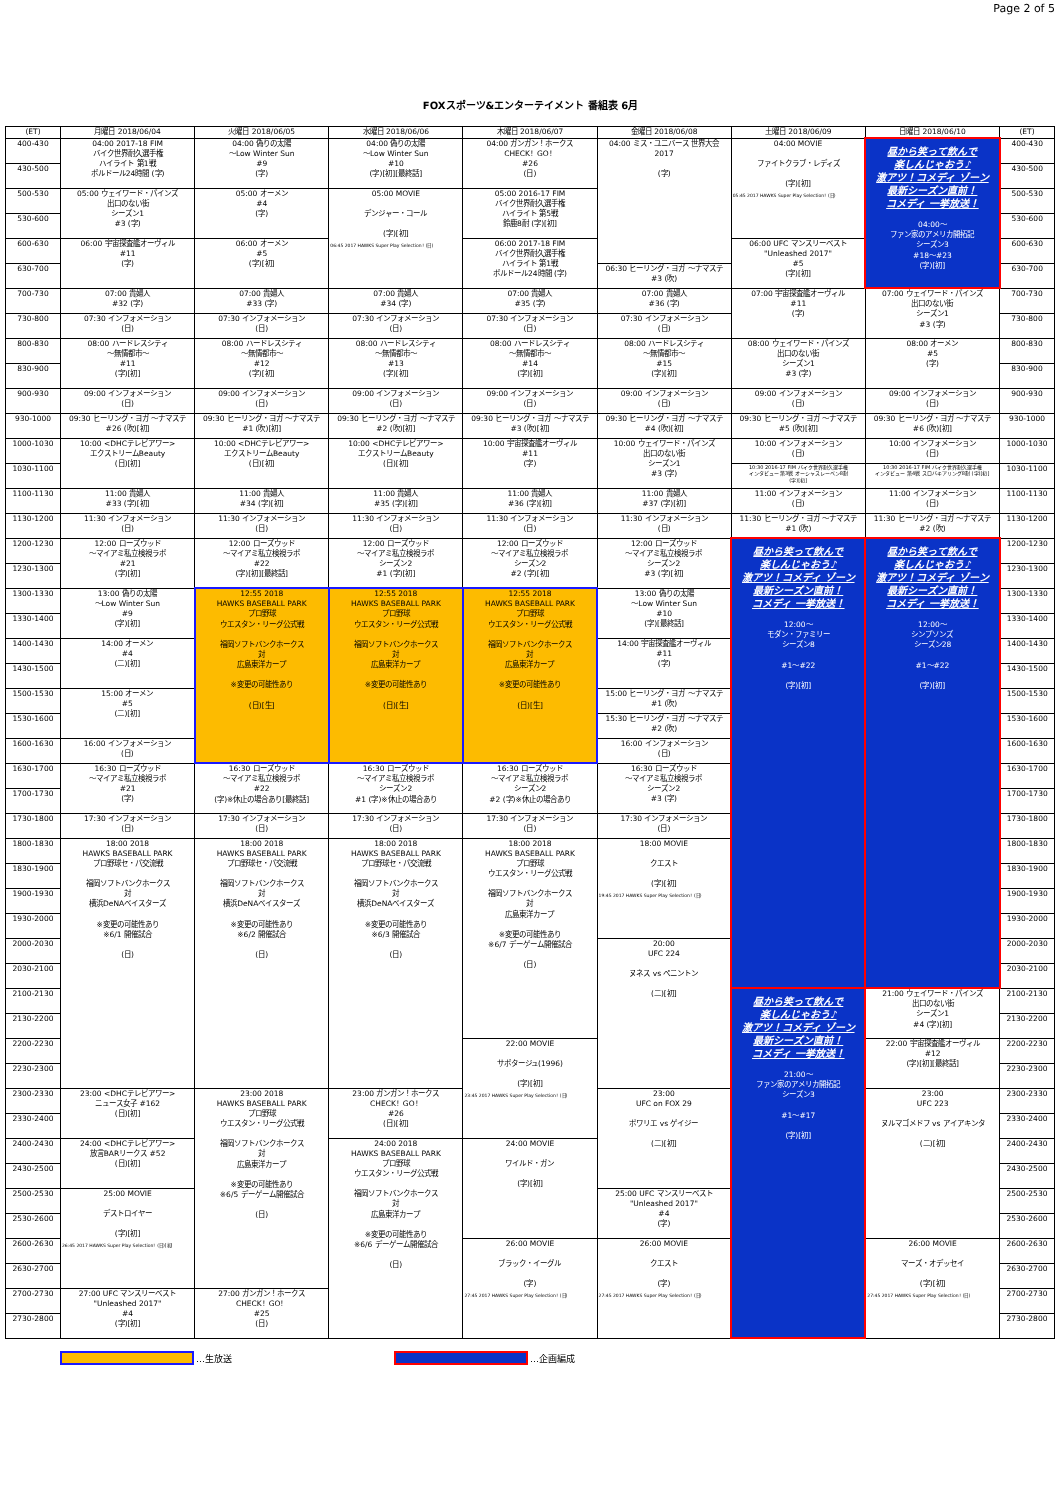Page 2 of 5
FOXスポーツ&エンターテイメント 番組表 6月
| (ET) | 月曜日 2018/06/04 | 火曜日 2018/06/05 | 水曜日 2018/06/06 | 木曜日 2018/06/07 | 金曜日 2018/06/08 | 土曜日 2018/06/09 | 日曜日 2018/06/10 | (ET) |
| --- | --- | --- | --- | --- | --- | --- | --- | --- |
| 400-430 | 04:00 2017-18 FIM バイク世界耐久選手権 ハイライト 第1戦 ボルドール24時間 (字) | 04:00 偽りの太陽 ～Low Winter Sun #9 (字) | 04:00 偽りの太陽 ～Low Winter Sun #10 (字)[初][最終話] | 04:00 ガンガン！ホークス CHECK！GO！ #26 (日) | 04:00 ミス・ユニバース 世界大会 2017 (字) | 04:00 MOVIE ファイトクラブ・レディズ (字)[初] 05:45 2017 HAWKS Super Play Selection！(日) | 昼から笑って飲んで 楽しんじゃおう♪ 激アツ！コメディ ゾーン 最新シーズン直前！ コメディ 一挙放送！ 04:00～ ファン家のアメリカ開拓記 シーズン3 #18～#23 (字)[初] | 400-430 |
| 430-500 | | | | | | | | 430-500 |
| 500-530 | 05:00 ウェイワード・パインズ 出口のない街 シーズン1 #3 (字) | 05:00 オーメン #4 (字) | 05:00 MOVIE デンジャー・コール (字)[初] 06:45 2017 HAWKS Super Play Selection！(日) | 05:00 2016-17 FIM バイク世界耐久選手権 ハイライト 第5戦 鈴鹿8耐 (字)[初] | | | | 500-530 |
| 530-600 | | | | | | | | 530-600 |
| 600-630 | 06:00 宇宙探査艦オーヴィル #11 (字) | 06:00 オーメン #5 (字)[初] | | 06:00 2017-18 FIM バイク世界耐久選手権 ハイライト 第1戦 ボルドール24時間 (字) | | 06:00 UFC マンスリーベスト "Unleashed 2017" #5 (字)[初] | | 600-630 |
| 630-700 | | | | | 06:30 ヒーリング・ヨガ ～ナマステ #3 (吹) | | | 630-700 |
| 700-730 | 07:00 貴婦人 #32 (字) | 07:00 貴婦人 #33 (字) | 07:00 貴婦人 #34 (字) | 07:00 貴婦人 #35 (字) | 07:00 貴婦人 #36 (字) | 07:00 宇宙探査艦オーヴィル #11 (字) | 07:00 ウェイワード・パインズ 出口のない街 シーズン1 #3 (字) | 700-730 |
| 730-800 | 07:30 インフォメーション (日) | 07:30 インフォメーション (日) | 07:30 インフォメーション (日) | 07:30 インフォメーション (日) | 07:30 インフォメーション (日) | | | 730-800 |
| 800-830 | 08:00 ハードレスシティ ～無情都市～ #11 (字)[初] | 08:00 ハードレスシティ ～無情都市～ #12 (字)[初] | 08:00 ハードレスシティ ～無情都市～ #13 (字)[初] | 08:00 ハードレスシティ ～無情都市～ #14 (字)[初] | 08:00 ハードレスシティ ～無情都市～ #15 (字)[初] | 08:00 ウェイワード・パインズ 出口のない街 シーズン1 #3 (字) | 08:00 オーメン #5 (字) | 800-830 |
| 830-900 | | | | | | | | 830-900 |
| 900-930 | 09:00 インフォメーション (日) | 09:00 インフォメーション (日) | 09:00 インフォメーション (日) | 09:00 インフォメーション (日) | 09:00 インフォメーション (日) | 09:00 インフォメーション (日) | 09:00 インフォメーション (日) | 900-930 |
| 930-1000 | 09:30 ヒーリング・ヨガ ～ナマステ #26 (吹)[初] | 09:30 ヒーリング・ヨガ ～ナマステ #1 (吹)[初] | 09:30 ヒーリング・ヨガ ～ナマステ #2 (吹)[初] | 09:30 ヒーリング・ヨガ ～ナマステ #3 (吹)[初] | 09:30 ヒーリング・ヨガ ～ナマステ #4 (吹)[初] | 09:30 ヒーリング・ヨガ ～ナマステ #5 (吹)[初] | 09:30 ヒーリング・ヨガ ～ナマステ #6 (吹)[初] | 930-1000 |
| 1000-1030 | 10:00 <DHCテレビアワー> エクストリームBeauty (日)[初] | 10:00 <DHCテレビアワー> エクストリームBeauty (日)[初] | 10:00 <DHCテレビアワー> エクストリームBeauty (日)[初] | 10:00 宇宙探査艦オーヴィル #11 (字) | 10:00 ウェイワード・パインズ 出口のない街 シーズン1 #3 (字) | 10:00 インフォメーション (日) | 10:00 インフォメーション (日) | 1000-1030 |
| 1030-1100 | | | | | | 10:30 2016-17 FIM バイク世界耐久選手権 インタビュー 第3戦 オーシャスレーベン8耐 (字)[初] | 10:30 2016-17 FIM バイク世界耐久選手権 インタビュー 第4戦 スロバキアリング8耐 (字)[初] | 1030-1100 |
| 1100-1130 | 11:00 貴婦人 #33 (字)[初] | 11:00 貴婦人 #34 (字)[初] | 11:00 貴婦人 #35 (字)[初] | 11:00 貴婦人 #36 (字)[初] | 11:00 貴婦人 #37 (字)[初] | 11:00 インフォメーション (日) | 11:00 インフォメーション (日) | 1100-1130 |
| 1130-1200 | 11:30 インフォメーション (日) | 11:30 インフォメーション (日) | 11:30 インフォメーション (日) | 11:30 インフォメーション (日) | 11:30 インフォメーション (日) | 11:30 ヒーリング・ヨガ ～ナマステ #1 (吹) | 11:30 ヒーリング・ヨガ ～ナマステ #2 (吹) | 1130-1200 |
| 1200-1230 | 12:00 ローズウッド ～マイアミ私立検視ラボ #21 (字)[初] | 12:00 ローズウッド ～マイアミ私立検視ラボ #22 (字)[初][最終話] | 12:00 ローズウッド ～マイアミ私立検視ラボ シーズン2 #1 (字)[初] | 12:00 ローズウッド ～マイアミ私立検視ラボ シーズン2 #2 (字)[初] | 12:00 ローズウッド ～マイアミ私立検視ラボ シーズン2 #3 (字)[初] | 昼から笑って飲んで 楽しんじゃおう♪ 激アツ！コメディ ゾーン 最新シーズン直前！ コメディ 一挙放送！ 12:00～ モダン・ファミリー シーズン8 #1～#22 (字)[初] | 昼から笑って飲んで 楽しんじゃおう♪ 激アツ！コメディ ゾーン 最新シーズン直前！ コメディ 一挙放送！ 12:00～ シンプソンズ シーズン28 #1～#22 (字)[初] | 1200-1230 |
| 1230-1300 | | | | | | | | 1230-1300 |
| 1300-1330 | 13:00 偽りの太陽 ～Low Winter Sun #9 (字)[初] | 12:55 2018 HAWKS BASEBALL PARK プロ野球 ウエスタン・リーグ公式戦 福岡ソフトバンクホークス 対 広島東洋カープ ※変更の可能性あり (日)[生] | 12:55 2018 HAWKS BASEBALL PARK プロ野球 ウエスタン・リーグ公式戦 福岡ソフトバンクホークス 対 広島東洋カープ ※変更の可能性あり (日)[生] | 12:55 2018 HAWKS BASEBALL PARK プロ野球 ウエスタン・リーグ公式戦 福岡ソフトバンクホークス 対 広島東洋カープ ※変更の可能性あり (日)[生] | 13:00 偽りの太陽 ～Low Winter Sun #10 (字)[最終話] | | | 1300-1330 |
| 1330-1400 | | | | | | | | 1330-1400 |
| 1400-1430 | 14:00 オーメン #4 (二)[初] | | | | 14:00 宇宙探査艦オーヴィル #11 (字) | | | 1400-1430 |
| 1430-1500 | | | | | | | | 1430-1500 |
| 1500-1530 | 15:00 オーメン #5 (二)[初] | | | | 15:00 ヒーリング・ヨガ ～ナマステ #1 (吹) | | | 1500-1530 |
| 1530-1600 | | | | | 15:30 ヒーリング・ヨガ ～ナマステ #2 (吹) | | | 1530-1600 |
| 1600-1630 | 16:00 インフォメーション (日) | | | | 16:00 インフォメーション (日) | | | 1600-1630 |
| 1630-1700 | 16:30 ローズウッド ～マイアミ私立検視ラボ #21 (字) | 16:30 ローズウッド ～マイアミ私立検視ラボ #22 (字)※休止の場合あり[最終話] | 16:30 ローズウッド ～マイアミ私立検視ラボ シーズン2 #1 (字)※休止の場合あり | 16:30 ローズウッド ～マイアミ私立検視ラボ シーズン2 #2 (字)※休止の場合あり | 16:30 ローズウッド ～マイアミ私立検視ラボ シーズン2 #3 (字) | | | 1630-1700 |
| 1700-1730 | | | | | | | | 1700-1730 |
| 1730-1800 | 17:30 インフォメーション (日) | 17:30 インフォメーション (日) | 17:30 インフォメーション (日) | 17:30 インフォメーション (日) | 17:30 インフォメーション (日) | | | 1730-1800 |
| 1800-1830 | 18:00 2018 HAWKS BASEBALL PARK プロ野球セ・パ交流戦 福岡ソフトバンクホークス 対 横浜DeNAベイスターズ ※変更の可能性あり ※6/1 開催試合 (日) | 18:00 2018 HAWKS BASEBALL PARK プロ野球セ・パ交流戦 福岡ソフトバンクホークス 対 横浜DeNAベイスターズ ※変更の可能性あり ※6/2 開催試合 (日) | 18:00 2018 HAWKS BASEBALL PARK プロ野球セ・パ交流戦 福岡ソフトバンクホークス 対 横浜DeNAベイスターズ ※変更の可能性あり ※6/3 開催試合 (日) | 18:00 2018 HAWKS BASEBALL PARK プロ野球 ウエスタン・リーグ公式戦 福岡ソフトバンクホークス 対 広島東洋カープ ※変更の可能性あり ※6/7 デーゲーム開催試合 (日) | 18:00 MOVIE クエスト (字)[初] 19:45 2017 HAWKS Super Play Selection！(日) | | | 1800-1830 |
| 1830-1900 | | | | | | | | 1830-1900 |
| 1900-1930 | | | | | | | | 1900-1930 |
| 1930-2000 | | | | | | | | 1930-2000 |
| 2000-2030 | | | | | 20:00 UFC 224 ヌネス vs ペニントン (二)[初] | | | 2000-2030 |
| 2030-2100 | | | | | | | | 2030-2100 |
| 2100-2130 | | | | | | 昼から笑って飲んで 楽しんじゃおう♪ 激アツ！コメディ ゾーン 最新シーズン直前！ コメディ 一挙放送！ 21:00～ ファン家のアメリカ開拓記 シーズン3 #1～#17 (字)[初] | 21:00 ウェイワード・パインズ 出口のない街 シーズン1 #4 (字)[初] | 2100-2130 |
| 2130-2200 | | | | | | | | 2130-2200 |
| 2200-2230 | | | | 22:00 MOVIE サボタージュ(1996) (字)[初] 23:45 2017 HAWKS Super Play Selection！(日) | | | 22:00 宇宙探査艦オーヴィル #12 (字)[初][最終話] | 2200-2230 |
| 2230-2300 | | | | | | | | 2230-2300 |
| 2300-2330 | 23:00 <DHCテレビアワー> ニュース女子 #162 (日)[初] | 23:00 2018 HAWKS BASEBALL PARK プロ野球 ウエスタン・リーグ公式戦 福岡ソフトバンクホークス 対 広島東洋カープ ※変更の可能性あり ※6/5 デーゲーム開催試合 (日) | 23:00 ガンガン！ホークス CHECK！GO！ #26 (日)[初] | | 23:00 UFC on FOX 29 ポワリエ vs ゲイジー (二)[初] | | 23:00 UFC 223 ヌルマゴメドフ vs アイアキンタ (二)[初] | 2300-2330 |
| 2330-2400 | | | | | | | | 2330-2400 |
| 2400-2430 | 24:00 <DHCテレビアワー> 放言BARリークス #52 (日)[初] | | 24:00 2018 HAWKS BASEBALL PARK プロ野球 ウエスタン・リーグ公式戦 福岡ソフトバンクホークス 対 広島東洋カープ ※変更の可能性あり ※6/6 デーゲーム開催試合 (日) | 24:00 MOVIE ワイルド・ガン (字)[初] | | | | 2400-2430 |
| 2430-2500 | | | | | | | | 2430-2500 |
| 2500-2530 | 25:00 MOVIE デストロイヤー (字)[初] 26:45 2017 HAWKS Super Play Selection！(日)[初] | | | | 25:00 UFC マンスリーベスト "Unleashed 2017" #4 (字) | | | 2500-2530 |
| 2530-2600 | | | | | | | | 2530-2600 |
| 2600-2630 | | | | 26:00 MOVIE ブラック・イーグル (字) 27:45 2017 HAWKS Super Play Selection！(日) | 26:00 MOVIE クエスト (字) 27:45 2017 HAWKS Super Play Selection！(日) | | 26:00 MOVIE マーズ・オデッセイ (字)[初] 27:45 2017 HAWKS Super Play Selection！(日) | 2600-2630 |
| 2630-2700 | | | | | | | | 2630-2700 |
| 2700-2730 | 27:00 UFC マンスリーベスト "Unleashed 2017" #4 (字)[初] | 27:00 ガンガン！ホークス CHECK！GO！ #25 (日) | | | | | | 2700-2730 |
| 2730-2800 | | | | | | | | 2730-2800 |
…生放送 …企画編成